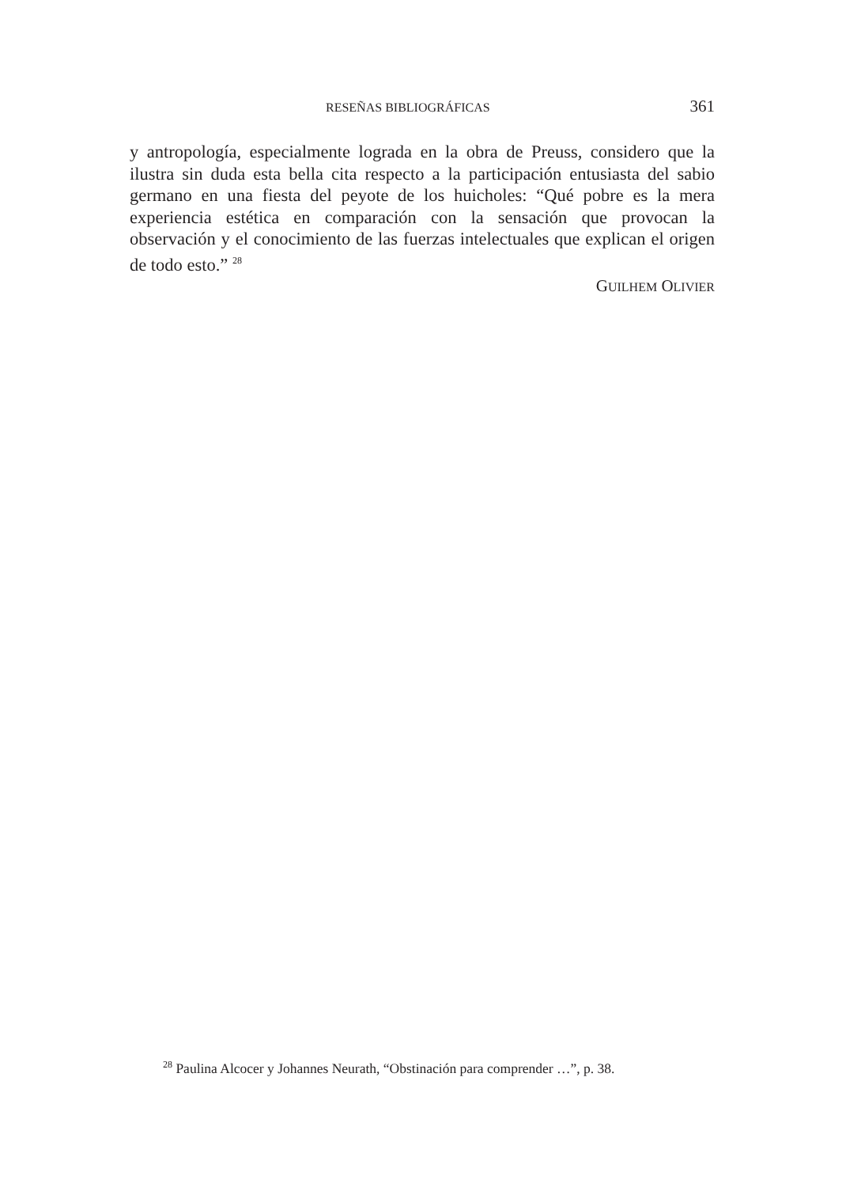RESEÑAS BIBLIOGRÁFICAS 361
y antropología, especialmente lograda en la obra de Preuss, considero que la ilustra sin duda esta bella cita respecto a la participación entusiasta del sabio germano en una fiesta del peyote de los huicholes: “Qué pobre es la mera experiencia estética en comparación con la sensación que provocan la observación y el conocimiento de las fuerzas intelectuales que explican el origen de todo esto.” <sup>28</sup>
GUILHEM OLIVIER
<sup>28</sup> Paulina Alcocer y Johannes Neurath, “Obstinación para comprender …”, p. 38.